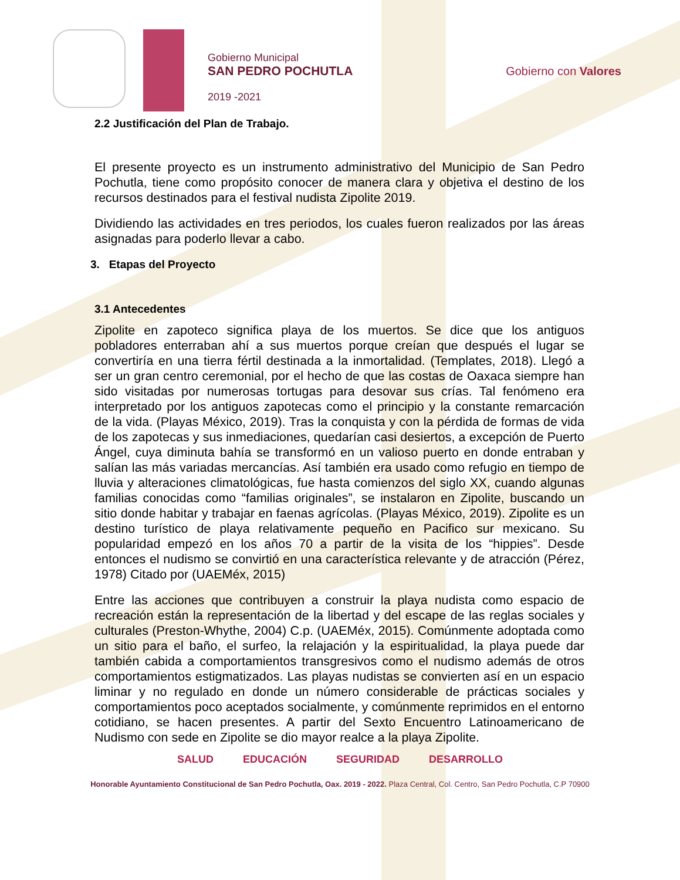Gobierno Municipal
SAN PEDRO POCHUTLA
2019 -2021
Gobierno con Valores
2.2 Justificación del Plan de Trabajo.
El presente proyecto es un instrumento administrativo del Municipio de San Pedro Pochutla, tiene como propósito conocer de manera clara y objetiva el destino de los recursos destinados para el festival nudista Zipolite 2019.
Dividiendo las actividades en tres periodos, los cuales fueron realizados por las áreas asignadas para poderlo llevar a cabo.
3. Etapas del Proyecto
3.1 Antecedentes
Zipolite en zapoteco significa playa de los muertos. Se dice que los antiguos pobladores enterraban ahí a sus muertos porque creían que después el lugar se convertiría en una tierra fértil destinada a la inmortalidad. (Templates, 2018). Llegó a ser un gran centro ceremonial, por el hecho de que las costas de Oaxaca siempre han sido visitadas por numerosas tortugas para desovar sus crías. Tal fenómeno era interpretado por los antiguos zapotecas como el principio y la constante remarcación de la vida. (Playas México, 2019). Tras la conquista y con la pérdida de formas de vida de los zapotecas y sus inmediaciones, quedarían casi desiertos, a excepción de Puerto Ángel, cuya diminuta bahía se transformó en un valioso puerto en donde entraban y salían las más variadas mercancías. Así también era usado como refugio en tiempo de lluvia y alteraciones climatológicas, fue hasta comienzos del siglo XX, cuando algunas familias conocidas como “familias originales”, se instalaron en Zipolite, buscando un sitio donde habitar y trabajar en faenas agrícolas. (Playas México, 2019). Zipolite es un destino turístico de playa relativamente pequeño en Pacifico sur mexicano. Su popularidad empezó en los años 70 a partir de la visita de los “hippies”. Desde entonces el nudismo se convirtió en una característica relevante y de atracción (Pérez, 1978) Citado por (UAEMéx, 2015)
Entre las acciones que contribuyen a construir la playa nudista como espacio de recreación están la representación de la libertad y del escape de las reglas sociales y culturales (Preston-Whythe, 2004) C.p. (UAEMéx, 2015). Comúnmente adoptada como un sitio para el baño, el surfeo, la relajación y la espiritualidad, la playa puede dar también cabida a comportamientos transgresivos como el nudismo además de otros comportamientos estigmatizados. Las playas nudistas se convierten así en un espacio liminar y no regulado en donde un número considerable de prácticas sociales y comportamientos poco aceptados socialmente, y comúnmente reprimidos en el entorno cotidiano, se hacen presentes. A partir del Sexto Encuentro Latinoamericano de Nudismo con sede en Zipolite se dio mayor realce a la playa Zipolite.
SALUD EDUCACIÓN SEGURIDAD DESARROLLO
Honorable Ayuntamiento Constitucional de San Pedro Pochutla, Oax. 2019 - 2022. Plaza Central, Col. Centro, San Pedro Pochutla, C.P 70900